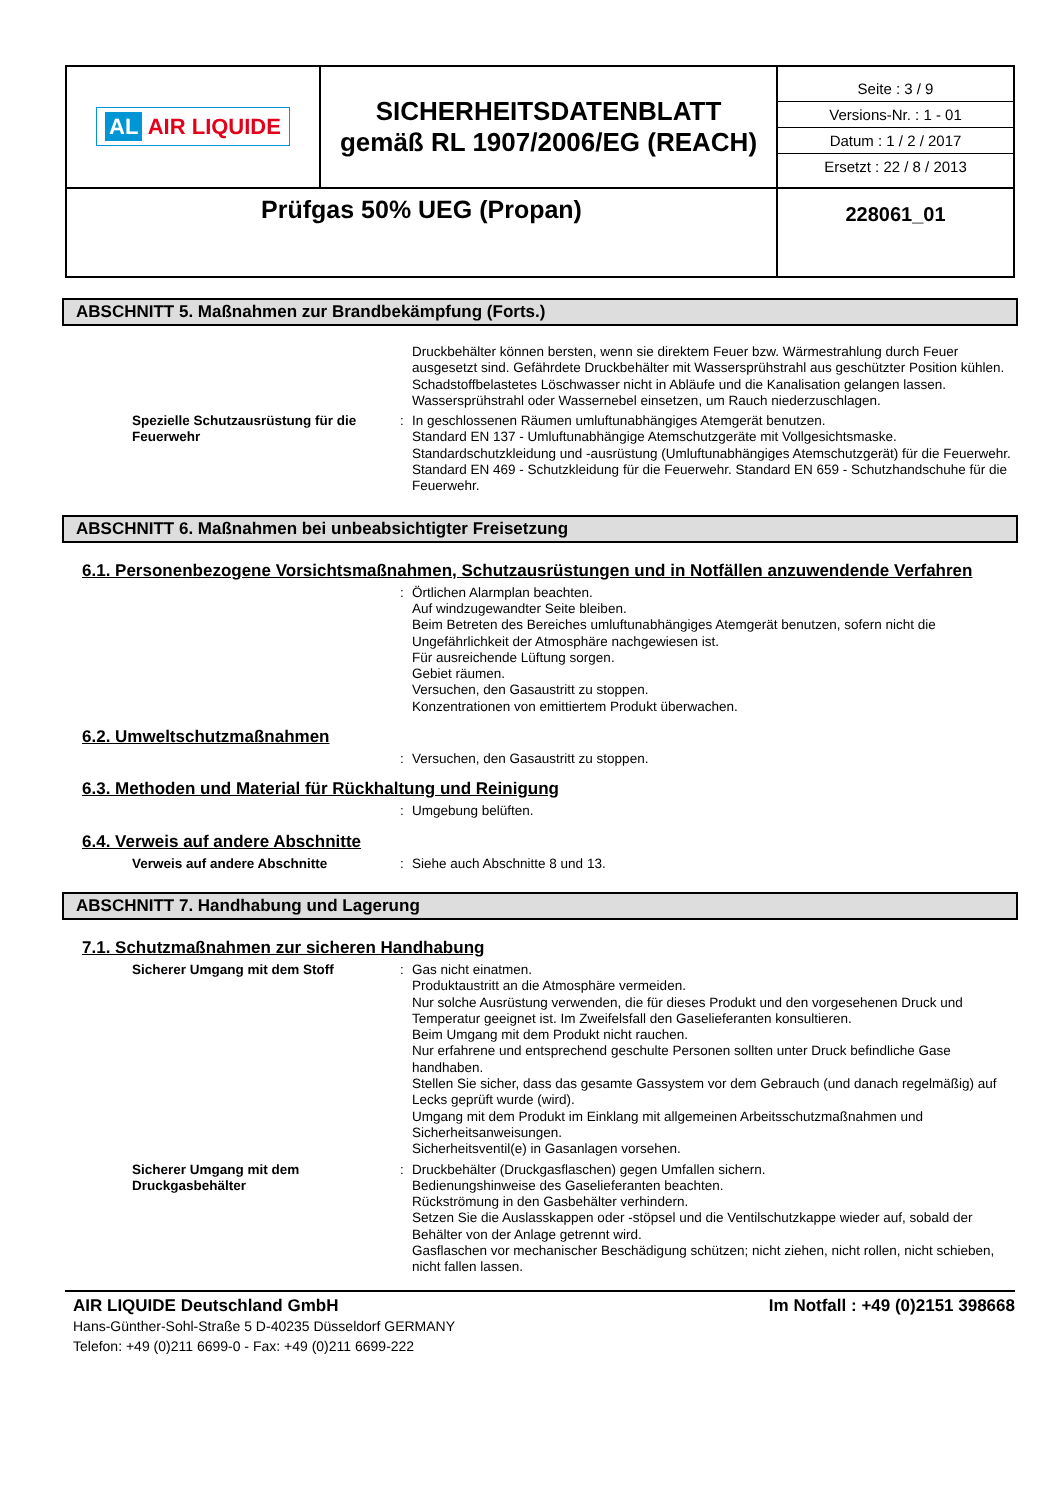| AL AIR LIQUIDE | SICHERHEITSDATENBLATT gemäß RL 1907/2006/EG (REACH) | Seite : 3 / 9 Versions-Nr. : 1 - 01 Datum : 1 / 2 / 2017 Ersetzt : 22 / 8 / 2013 |
| Prüfgas 50% UEG (Propan) | | 228061_01 |
ABSCHNITT 5. Maßnahmen zur Brandbekämpfung (Forts.)
Druckbehälter können bersten, wenn sie direktem Feuer bzw. Wärmestrahlung durch Feuer ausgesetzt sind. Gefährdete Druckbehälter mit Wassersprühstrahl aus geschützter Position kühlen. Schadstoffbelastetes Löschwasser nicht in Abläufe und die Kanalisation gelangen lassen.
Wassersprühstrahl oder Wassernebel einsetzen, um Rauch niederzuschlagen.
Spezielle Schutzausrüstung für die Feuerwehr
: In geschlossenen Räumen umluftunabhängiges Atemgerät benutzen.
Standard EN 137 - Umluftunabhängige Atemschutzgeräte mit Vollgesichtsmaske.
Standardschutzkleidung und -ausrüstung (Umluftunabhängiges Atemschutzgerät) für die Feuerwehr.
Standard EN 469 - Schutzkleidung für die Feuerwehr. Standard EN 659 - Schutzhandschuhe für die Feuerwehr.
ABSCHNITT 6. Maßnahmen bei unbeabsichtigter Freisetzung
6.1. Personenbezogene Vorsichtsmaßnahmen, Schutzausrüstungen und in Notfällen anzuwendende Verfahren
: Örtlichen Alarmplan beachten.
Auf windzugewandter Seite bleiben.
Beim Betreten des Bereiches umluftunabhängiges Atemgerät benutzen, sofern nicht die Ungefährlichkeit der Atmosphäre nachgewiesen ist.
Für ausreichende Lüftung sorgen.
Gebiet räumen.
Versuchen, den Gasaustritt zu stoppen.
Konzentrationen von emittiertem Produkt überwachen.
6.2. Umweltschutzmaßnahmen
: Versuchen, den Gasaustritt zu stoppen.
6.3. Methoden und Material für Rückhaltung und Reinigung
: Umgebung belüften.
6.4. Verweis auf andere Abschnitte
Verweis auf andere Abschnitte : Siehe auch Abschnitte 8 und 13.
ABSCHNITT 7. Handhabung und Lagerung
7.1. Schutzmaßnahmen zur sicheren Handhabung
Sicherer Umgang mit dem Stoff : Gas nicht einatmen.
Produktaustritt an die Atmosphäre vermeiden.
Nur solche Ausrüstung verwenden, die für dieses Produkt und den vorgesehenen Druck und Temperatur geeignet ist. Im Zweifelsfall den Gaselieferanten konsultieren.
Beim Umgang mit dem Produkt nicht rauchen.
Nur erfahrene und entsprechend geschulte Personen sollten unter Druck befindliche Gase handhaben.
Stellen Sie sicher, dass das gesamte Gassystem vor dem Gebrauch (und danach regelmäßig) auf Lecks geprüft wurde (wird).
Umgang mit dem Produkt im Einklang mit allgemeinen Arbeitsschutzmaßnahmen und Sicherheitsanweisungen.
Sicherheitsventil(e) in Gasanlagen vorsehen.
Sicherer Umgang mit dem Druckgasbehälter
: Druckbehälter (Druckgasflaschen) gegen Umfallen sichern.
Bedienungshinweise des Gaselieferanten beachten.
Rückströmung in den Gasbehälter verhindern.
Setzen Sie die Auslasskappen oder -stöpsel und die Ventilschutzkappe wieder auf, sobald der Behälter von der Anlage getrennt wird.
Gasflaschen vor mechanischer Beschädigung schützen; nicht ziehen, nicht rollen, nicht schieben, nicht fallen lassen.
AIR LIQUIDE Deutschland GmbH Im Notfall : +49 (0)2151 398668
Hans-Günther-Sohl-Straße 5 D-40235 Düsseldorf GERMANY
Telefon: +49 (0)211 6699-0 - Fax: +49 (0)211 6699-222